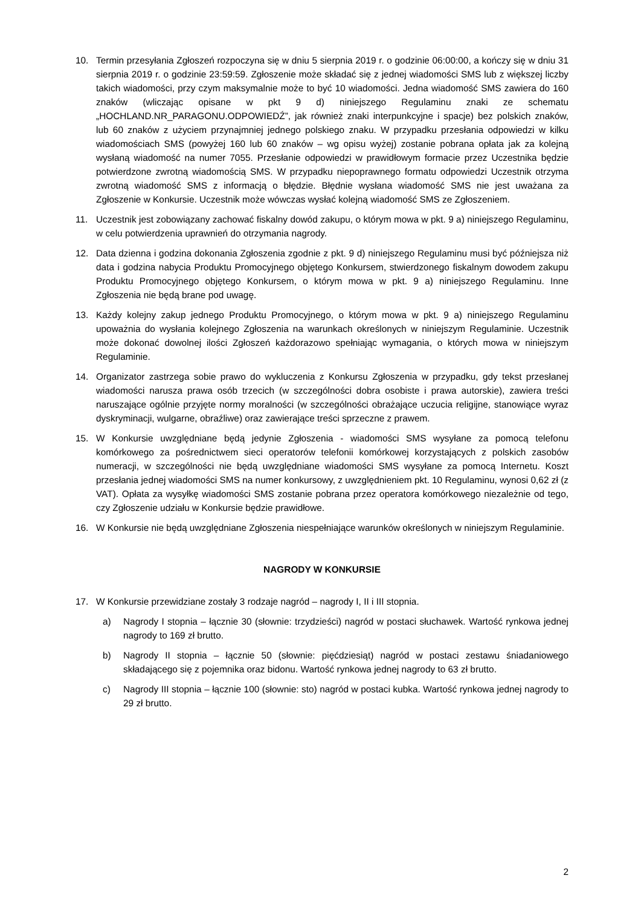10. Termin przesyłania Zgłoszeń rozpoczyna się w dniu 5 sierpnia 2019 r. o godzinie 06:00:00, a kończy się w dniu 31 sierpnia 2019 r. o godzinie 23:59:59. Zgłoszenie może składać się z jednej wiadomości SMS lub z większej liczby takich wiadomości, przy czym maksymalnie może to być 10 wiadomości. Jedna wiadomość SMS zawiera do 160 znaków (wliczając opisane w pkt 9 d) niniejszego Regulaminu znaki ze schematu „HOCHLAND.NR_PARAGONU.ODPOWIEDŹ”, jak również znaki interpunkcyjne i spacje) bez polskich znaków, lub 60 znaków z użyciem przynajmniej jednego polskiego znaku. W przypadku przesłania odpowiedzi w kilku wiadomościach SMS (powyżej 160 lub 60 znaków – wg opisu wyżej) zostanie pobrana opłata jak za kolejną wysłaną wiadomość na numer 7055. Przesłanie odpowiedzi w prawidłowym formacie przez Uczestnika będzie potwierdzone zwrotną wiadomością SMS. W przypadku niepoprawnego formatu odpowiedzi Uczestnik otrzyma zwrotną wiadomość SMS z informacją o błędzie. Błędnie wysłana wiadomość SMS nie jest uważana za Zgłoszenie w Konkursie. Uczestnik może wówczas wysłać kolejną wiadomość SMS ze Zgłoszeniem.
11. Uczestnik jest zobowiązany zachować fiskalny dowód zakupu, o którym mowa w pkt. 9 a) niniejszego Regulaminu, w celu potwierdzenia uprawnień do otrzymania nagrody.
12. Data dzienna i godzina dokonania Zgłoszenia zgodnie z pkt. 9 d) niniejszego Regulaminu musi być późniejsza niż data i godzina nabycia Produktu Promocyjnego objętego Konkursem, stwierdzonego fiskalnym dowodem zakupu Produktu Promocyjnego objętego Konkursem, o którym mowa w pkt. 9 a) niniejszego Regulaminu. Inne Zgłoszenia nie będą brane pod uwagę.
13. Każdy kolejny zakup jednego Produktu Promocyjnego, o którym mowa w pkt. 9 a) niniejszego Regulaminu upoważnia do wysłania kolejnego Zgłoszenia na warunkach określonych w niniejszym Regulaminie. Uczestnik może dokonać dowolnej ilości Zgłoszeń każdorazowo spełniając wymagania, o których mowa w niniejszym Regulaminie.
14. Organizator zastrzega sobie prawo do wykluczenia z Konkursu Zgłoszenia w przypadku, gdy tekst przesłanej wiadomości narusza prawa osób trzecich (w szczególności dobra osobiste i prawa autorskie), zawiera treści naruszające ogólnie przyjęte normy moralności (w szczególności obrażające uczucia religijne, stanowiące wyraz dyskryminacji, wulgarne, obraźliwe) oraz zawierające treści sprzeczne z prawem.
15. W Konkursie uwzględniane będą jedynie Zgłoszenia - wiadomości SMS wysyłane za pomocą telefonu komórkowego za pośrednictwem sieci operatorów telefonii komórkowej korzystających z polskich zasobów numeracji, w szczególności nie będą uwzględniane wiadomości SMS wysyłane za pomocą Internetu. Koszt przesłania jednej wiadomości SMS na numer konkursowy, z uwzględnieniem pkt. 10 Regulaminu, wynosi 0,62 zł (z VAT). Opłata za wysyłkę wiadomości SMS zostanie pobrana przez operatora komórkowego niezależnie od tego, czy Zgłoszenie udziału w Konkursie będzie prawidłowe.
16. W Konkursie nie będą uwzględniane Zgłoszenia niespełniające warunków określonych w niniejszym Regulaminie.
NAGRODY W KONKURSIE
17. W Konkursie przewidziane zostały 3 rodzaje nagród – nagrody I, II i III stopnia.
a) Nagrody I stopnia – łącznie 30 (słownie: trzydzieści) nagród w postaci słuchawek. Wartość rynkowa jednej nagrody to 169 zł brutto.
b) Nagrody II stopnia – łącznie 50 (słownie: pięćdziesiąt) nagród w postaci zestawu śniadaniowego składającego się z pojemnika oraz bidonu. Wartość rynkowa jednej nagrody to 63 zł brutto.
c) Nagrody III stopnia – łącznie 100 (słownie: sto) nagród w postaci kubka. Wartość rynkowa jednej nagrody to 29 zł brutto.
2